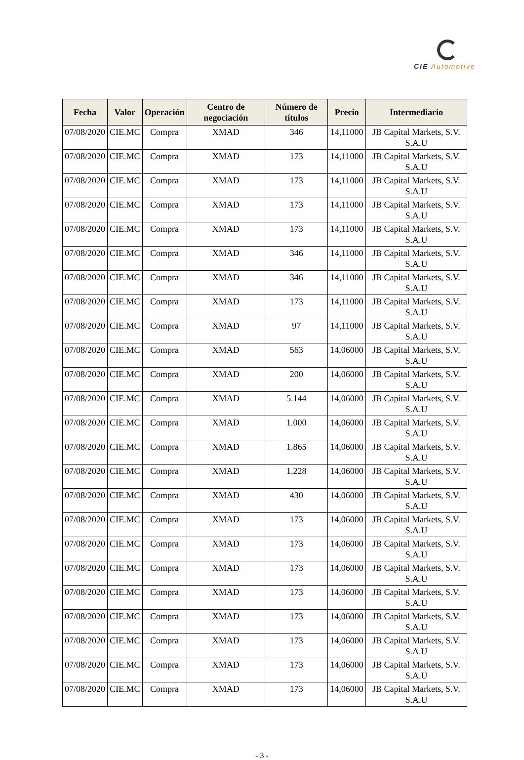CIE Automotive
| Fecha | Valor | Operación | Centro de negociación | Número de títulos | Precio | Intermediario |
| --- | --- | --- | --- | --- | --- | --- |
| 07/08/2020 | CIE.MC | Compra | XMAD | 346 | 14,11000 | JB Capital Markets, S.V. S.A.U |
| 07/08/2020 | CIE.MC | Compra | XMAD | 173 | 14,11000 | JB Capital Markets, S.V. S.A.U |
| 07/08/2020 | CIE.MC | Compra | XMAD | 173 | 14,11000 | JB Capital Markets, S.V. S.A.U |
| 07/08/2020 | CIE.MC | Compra | XMAD | 173 | 14,11000 | JB Capital Markets, S.V. S.A.U |
| 07/08/2020 | CIE.MC | Compra | XMAD | 173 | 14,11000 | JB Capital Markets, S.V. S.A.U |
| 07/08/2020 | CIE.MC | Compra | XMAD | 346 | 14,11000 | JB Capital Markets, S.V. S.A.U |
| 07/08/2020 | CIE.MC | Compra | XMAD | 346 | 14,11000 | JB Capital Markets, S.V. S.A.U |
| 07/08/2020 | CIE.MC | Compra | XMAD | 173 | 14,11000 | JB Capital Markets, S.V. S.A.U |
| 07/08/2020 | CIE.MC | Compra | XMAD | 97 | 14,11000 | JB Capital Markets, S.V. S.A.U |
| 07/08/2020 | CIE.MC | Compra | XMAD | 563 | 14,06000 | JB Capital Markets, S.V. S.A.U |
| 07/08/2020 | CIE.MC | Compra | XMAD | 200 | 14,06000 | JB Capital Markets, S.V. S.A.U |
| 07/08/2020 | CIE.MC | Compra | XMAD | 5.144 | 14,06000 | JB Capital Markets, S.V. S.A.U |
| 07/08/2020 | CIE.MC | Compra | XMAD | 1.000 | 14,06000 | JB Capital Markets, S.V. S.A.U |
| 07/08/2020 | CIE.MC | Compra | XMAD | 1.865 | 14,06000 | JB Capital Markets, S.V. S.A.U |
| 07/08/2020 | CIE.MC | Compra | XMAD | 1.228 | 14,06000 | JB Capital Markets, S.V. S.A.U |
| 07/08/2020 | CIE.MC | Compra | XMAD | 430 | 14,06000 | JB Capital Markets, S.V. S.A.U |
| 07/08/2020 | CIE.MC | Compra | XMAD | 173 | 14,06000 | JB Capital Markets, S.V. S.A.U |
| 07/08/2020 | CIE.MC | Compra | XMAD | 173 | 14,06000 | JB Capital Markets, S.V. S.A.U |
| 07/08/2020 | CIE.MC | Compra | XMAD | 173 | 14,06000 | JB Capital Markets, S.V. S.A.U |
| 07/08/2020 | CIE.MC | Compra | XMAD | 173 | 14,06000 | JB Capital Markets, S.V. S.A.U |
| 07/08/2020 | CIE.MC | Compra | XMAD | 173 | 14,06000 | JB Capital Markets, S.V. S.A.U |
| 07/08/2020 | CIE.MC | Compra | XMAD | 173 | 14,06000 | JB Capital Markets, S.V. S.A.U |
| 07/08/2020 | CIE.MC | Compra | XMAD | 173 | 14,06000 | JB Capital Markets, S.V. S.A.U |
| 07/08/2020 | CIE.MC | Compra | XMAD | 173 | 14,06000 | JB Capital Markets, S.V. S.A.U |
- 3 -